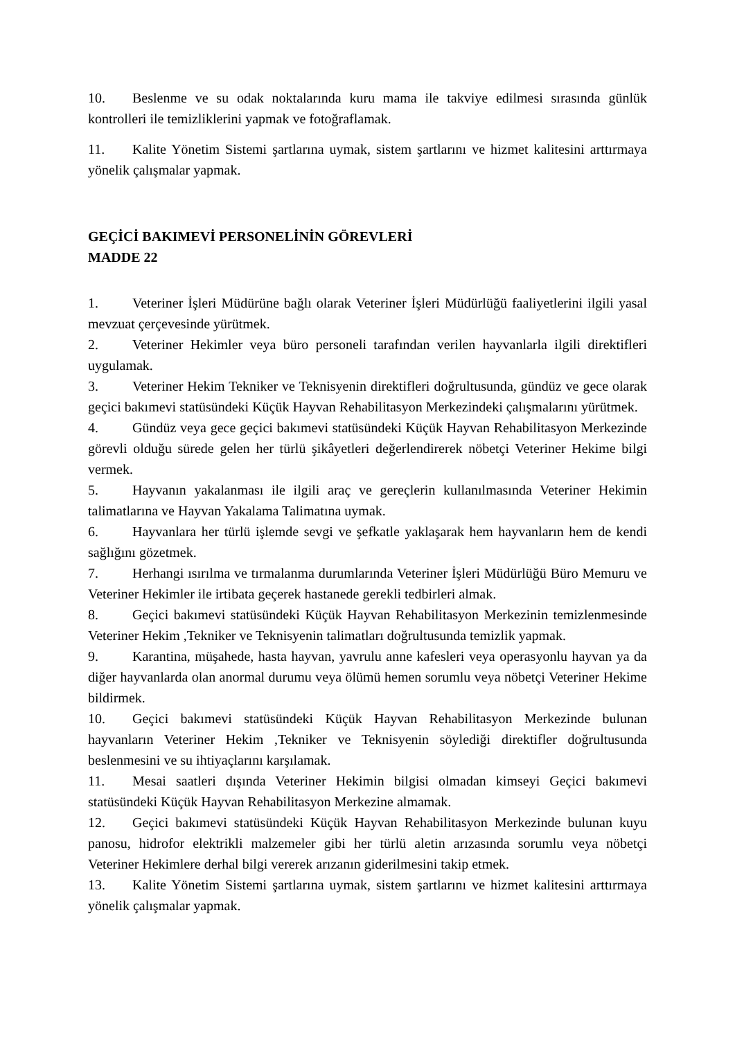10. Beslenme ve su odak noktalarında kuru mama ile takviye edilmesi sırasında günlük kontrolleri ile temizliklerini yapmak ve fotoğraflamak.
11. Kalite Yönetim Sistemi şartlarına uymak, sistem şartlarını ve hizmet kalitesini arttırmaya yönelik çalışmalar yapmak.
GEÇİCİ BAKIMEVİ PERSONELİNİN GÖREVLERİ
MADDE 22
1. Veteriner İşleri Müdürüne bağlı olarak Veteriner İşleri Müdürlüğü faaliyetlerini ilgili yasal mevzuat çerçevesinde yürütmek.
2. Veteriner Hekimler veya büro personeli tarafından verilen hayvanlarla ilgili direktifleri uygulamak.
3. Veteriner Hekim Tekniker ve Teknisyenin direktifleri doğrultusunda, gündüz ve gece olarak geçici bakımevi statüsündeki Küçük Hayvan Rehabilitasyon Merkezindeki çalışmalarını yürütmek.
4. Gündüz veya gece geçici bakımevi statüsündeki Küçük Hayvan Rehabilitasyon Merkezinde görevli olduğu sürede gelen her türlü şikâyetleri değerlendirerek nöbetçi Veteriner Hekime bilgi vermek.
5. Hayvanın yakalanması ile ilgili araç ve gereçlerin kullanılmasında Veteriner Hekimin talimatlarına ve Hayvan Yakalama Talimatına uymak.
6. Hayvanlara her türlü işlemde sevgi ve şefkatle yaklaşarak hem hayvanların hem de kendi sağlığını gözetmek.
7. Herhangi ısırılma ve tırmalanma durumlarında Veteriner İşleri Müdürlüğü Büro Memuru ve Veteriner Hekimler ile irtibata geçerek hastanede gerekli tedbirleri almak.
8. Geçici bakımevi statüsündeki Küçük Hayvan Rehabilitasyon Merkezinin temizlenmesinde Veteriner Hekim ,Tekniker ve Teknisyenin talimatları doğrultusunda temizlik yapmak.
9. Karantina, müşahede, hasta hayvan, yavrulu anne kafesleri veya operasyonlu hayvan ya da diğer hayvanlarda olan anormal durumu veya ölümü hemen sorumlu veya nöbetçi Veteriner Hekime bildirmek.
10. Geçici bakımevi statüsündeki Küçük Hayvan Rehabilitasyon Merkezinde bulunan hayvanların Veteriner Hekim ,Tekniker ve Teknisyenin söylediği direktifler doğrultusunda beslenmesini ve su ihtiyaçlarını karşılamak.
11. Mesai saatleri dışında Veteriner Hekimin bilgisi olmadan kimseyi Geçici bakımevi statüsündeki Küçük Hayvan Rehabilitasyon Merkezine almamak.
12. Geçici bakımevi statüsündeki Küçük Hayvan Rehabilitasyon Merkezinde bulunan kuyu panosu, hidrofor elektrikli malzemeler gibi her türlü aletin arızasında sorumlu veya nöbetçi Veteriner Hekimlere derhal bilgi vererek arızanın giderilmesini takip etmek.
13. Kalite Yönetim Sistemi şartlarına uymak, sistem şartlarını ve hizmet kalitesini arttırmaya yönelik çalışmalar yapmak.